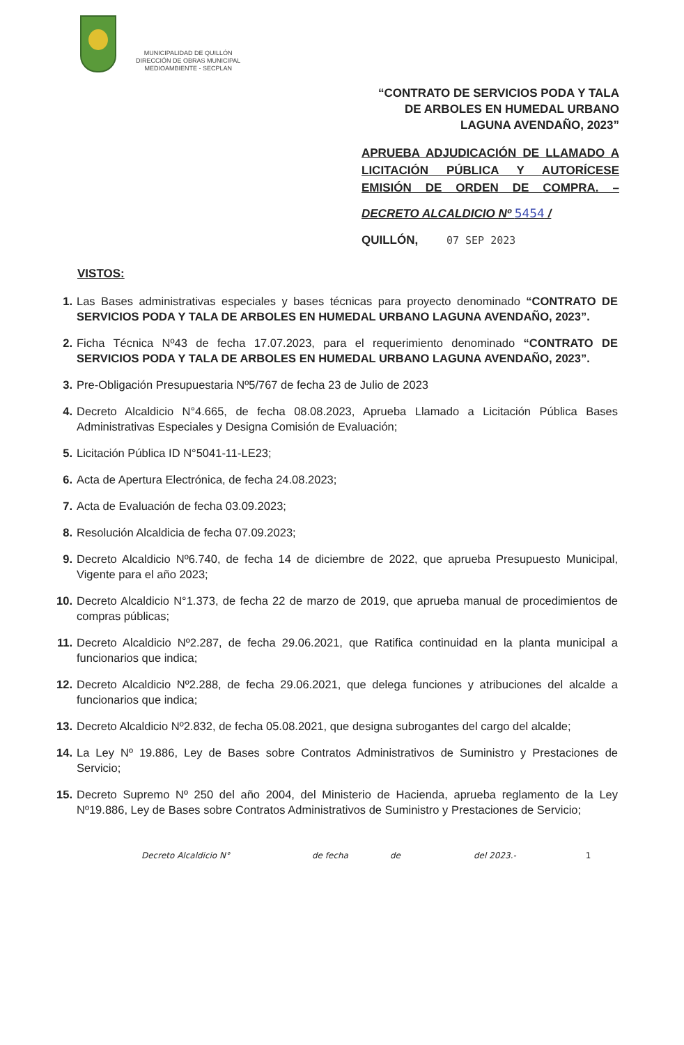MUNICIPALIDAD DE QUILLÓN
DIRECCIÓN DE OBRAS MUNICIPAL
MEDIOAMBIENTE - SECPLAN
“CONTRATO DE SERVICIOS PODA Y TALA DE ARBOLES EN HUMEDAL URBANO LAGUNA AVENDAÑO, 2023”
APRUEBA ADJUDICACIÓN DE LLAMADO A LICITACIÓN PÚBLICA Y AUTORÍCESE EMISIÓN DE ORDEN DE COMPRA. –
DECRETO ALCALDICIO Nº 5454 /
QUILLÓN, 07 SEP 2023
VISTOS:
1. Las Bases administrativas especiales y bases técnicas para proyecto denominado “CONTRATO DE SERVICIOS PODA Y TALA DE ARBOLES EN HUMEDAL URBANO LAGUNA AVENDAÑO, 2023”.
2. Ficha Técnica Nº43 de fecha 17.07.2023, para el requerimiento denominado “CONTRATO DE SERVICIOS PODA Y TALA DE ARBOLES EN HUMEDAL URBANO LAGUNA AVENDAÑO, 2023”.
3. Pre-Obligación Presupuestaria Nº5/767 de fecha 23 de Julio de 2023
4. Decreto Alcaldicio N°4.665, de fecha 08.08.2023, Aprueba Llamado a Licitación Pública Bases Administrativas Especiales y Designa Comisión de Evaluación;
5. Licitación Pública ID N°5041-11-LE23;
6. Acta de Apertura Electrónica, de fecha 24.08.2023;
7. Acta de Evaluación de fecha 03.09.2023;
8. Resolución Alcaldicia de fecha 07.09.2023;
9. Decreto Alcaldicio Nº6.740, de fecha 14 de diciembre de 2022, que aprueba Presupuesto Municipal, Vigente para el año 2023;
10. Decreto Alcaldicio N°1.373, de fecha 22 de marzo de 2019, que aprueba manual de procedimientos de compras públicas;
11. Decreto Alcaldicio Nº2.287, de fecha 29.06.2021, que Ratifica continuidad en la planta municipal a funcionarios que indica;
12. Decreto Alcaldicio Nº2.288, de fecha 29.06.2021, que delega funciones y atribuciones del alcalde a funcionarios que indica;
13. Decreto Alcaldicio Nº2.832, de fecha 05.08.2021, que designa subrogantes del cargo del alcalde;
14. La Ley Nº 19.886, Ley de Bases sobre Contratos Administrativos de Suministro y Prestaciones de Servicio;
15. Decreto Supremo Nº 250 del año 2004, del Ministerio de Hacienda, aprueba reglamento de la Ley Nº19.886, Ley de Bases sobre Contratos Administrativos de Suministro y Prestaciones de Servicio;
Decreto Alcaldicio N° de fecha de del 2023.- 1